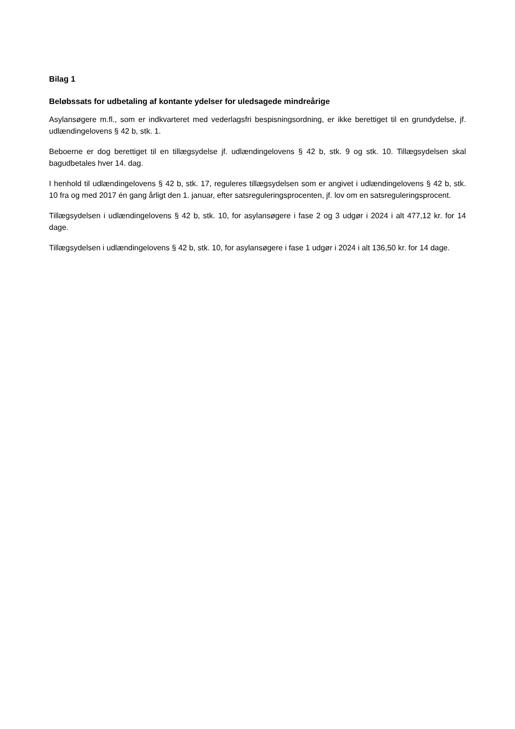Bilag 1
Beløbssats for udbetaling af kontante ydelser for uledsagede mindreårige
Asylansøgere m.fl., som er indkvarteret med vederlagsfri bespisningsordning, er ikke berettiget til en grundydelse, jf. udlændingelovens § 42 b, stk. 1.
Beboerne er dog berettiget til en tillægsydelse jf. udlændingelovens § 42 b, stk. 9 og stk. 10. Tillægsydelsen skal bagudbetales hver 14. dag.
I henhold til udlændingelovens § 42 b, stk. 17, reguleres tillægsydelsen som er angivet i udlændingelovens § 42 b, stk. 10 fra og med 2017 én gang årligt den 1. januar, efter satsreguleringsprocenten, jf. lov om en satsreguleringsprocent.
Tillægsydelsen i udlændingelovens § 42 b, stk. 10, for asylansøgere i fase 2 og 3 udgør i 2024 i alt 477,12 kr. for 14 dage.
Tillægsydelsen i udlændingelovens § 42 b, stk. 10, for asylansøgere i fase 1 udgør i 2024 i alt 136,50 kr. for 14 dage.